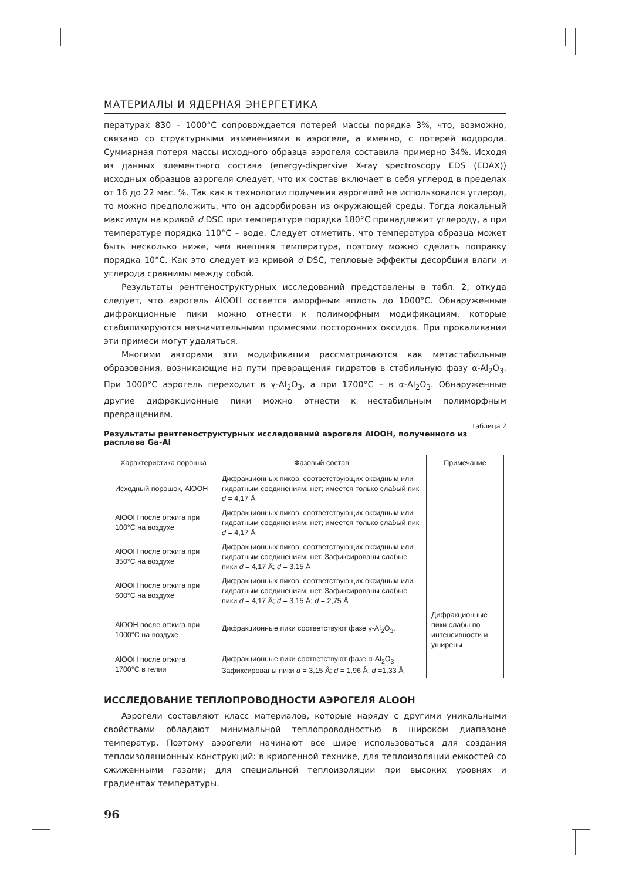МАТЕРИАЛЫ И ЯДЕРНАЯ ЭНЕРГЕТИКА
пературах 830 – 1000°С сопровождается потерей массы порядка 3%, что, возможно, связано со структурными изменениями в аэрогеле, а именно, с потерей водорода. Суммарная потеря массы исходного образца аэрогеля составила примерно 34%. Исходя из данных элементного состава (energy-dispersive X-ray spectroscopy EDS (EDAX)) исходных образцов аэрогеля следует, что их состав включает в себя углерод в пределах от 16 до 22 мас. %. Так как в технологии получения аэрогелей не использовался углерод, то можно предположить, что он адсорбирован из окружающей среды. Тогда локальный максимум на кривой d DSC при температуре порядка 180°С принадлежит углероду, а при температуре порядка 110°С – воде. Следует отметить, что температура образца может быть несколько ниже, чем внешняя температура, поэтому можно сделать поправку порядка 10°С. Как это следует из кривой d DSC, тепловые эффекты десорбции влаги и углерода сравнимы между собой.
Результаты рентгеноструктурных исследований представлены в табл. 2, откуда следует, что аэрогель AlOOH остается аморфным вплоть до 1000°С. Обнаруженные дифракционные пики можно отнести к полиморфным модификациям, которые стабилизируются незначительными примесями посторонних оксидов. При прокаливании эти примеси могут удаляться.
Многими авторами эти модификации рассматриваются как метастабильные образования, возникающие на пути превращения гидратов в стабильную фазу α-Al<sub>2</sub>O<sub>3</sub>. При 1000°С аэрогель переходит в γ-Al<sub>2</sub>O<sub>3</sub>, а при 1700°С – в α-Al<sub>2</sub>O<sub>3</sub>. Обнаруженные другие дифракционные пики можно отнести к нестабильным полиморфным превращениям.
Таблица 2
Результаты рентгеноструктурных исследований аэрогеля AlOOH, полученного из расплава Ga-Al
| Характеристика порошка | Фазовый состав | Примечание |
| --- | --- | --- |
| Исходный порошок, AlOOH | Дифракционных пиков, соответствующих оксидным или гидратным соединениям, нет; имеется только слабый пик d = 4,17 Å | |
| AlOOH после отжига при 100°С на воздухе | Дифракционных пиков, соответствующих оксидным или гидратным соединениям, нет; имеется только слабый пик d = 4,17 Å | |
| AlOOH после отжига при 350°С на воздухе | Дифракционных пиков, соответствующих оксидным или гидратным соединениям, нет. Зафиксированы слабые пики d = 4,17 Å; d = 3,15 Å | |
| AlOOH после отжига при 600°С на воздухе | Дифракционных пиков, соответствующих оксидным или гидратным соединениям, нет. Зафиксированы слабые пики d = 4,17 Å; d = 3,15 Å; d = 2,75 Å | |
| AlOOH после отжига при 1000°С на воздухе | Дифракционные пики соответствуют фазе γ-Al<sub>2</sub>O<sub>3</sub>. | Дифракционные пики слабы по интенсивности и уширены |
| AlOOH после отжига 1700°С в гелии | Дифракционные пики соответствуют фазе α-Al<sub>2</sub>O<sub>3</sub>. Зафиксированы пики d = 3,15 Å; d = 1,96 Å; d =1,33 Å | |
ИССЛЕДОВАНИЕ ТЕПЛОПРОВОДНОСТИ АЭРОГЕЛЯ ALOOH
Аэрогели составляют класс материалов, которые наряду с другими уникальными свойствами обладают минимальной теплопроводностью в широком диапазоне температур. Поэтому аэрогели начинают все шире использоваться для создания теплоизоляционных конструкций: в криогенной технике, для теплоизоляции емкостей со сжиженными газами; для специальной теплоизоляции при высоких уровнях и градиентах температуры.
96